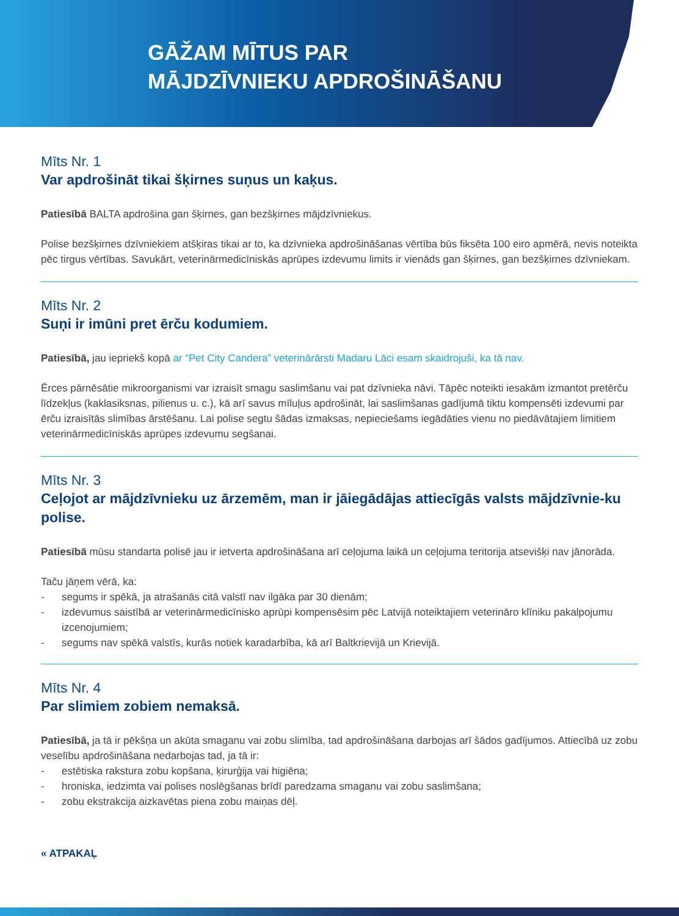GĀŽAM MĪTUS PAR
MĀJDZĪVNIEKU APDROŠINĀŠANU
Mīts Nr. 1
Var apdrošināt tikai šķirnes suņus un kaķus.
Patiesībā BALTA apdrošina gan šķirnes, gan bezšķirnes mājdzīvniekus.
Polise bezšķirnes dzīvniekiem atšķiras tikai ar to, ka dzīvnieka apdrošināšanas vērtība būs fiksēta 100 eiro apmērā, nevis noteikta pēc tirgus vērtības. Savukārt, veterinārmedicīniskās aprūpes izdevumu limits ir vienāds gan šķirnes, gan bezšķirnes dzīvniekam.
Mīts Nr. 2
Suņi ir imūni pret ērču kodumiem.
Patiesībā, jau iepriekš kopā ar “Pet City Candera” veterinārārsti Madaru Lāci esam skaidrojuši, ka tā nav.
Ērces pārnēsātie mikroorganismi var izraisīt smagu saslimšanu vai pat dzīvnieka nāvi. Tāpēc noteikti iesakām izmantot pretērču līdzekļus (kaklasiksnas, pilienus u. c.), kā arī savus mīluļus apdrošināt, lai saslimšanas gadījumā tiktu kompensēti izdevumi par ērču izraisītās slimības ārstēšanu. Lai polise segtu šādas izmaksas, nepieciešams iegādāties vienu no piedāvātajiem limitiem veterinārmedicīniskās aprūpes izdevumu segšanai.
Mīts Nr. 3
Ceļojot ar mājdzīvnieku uz ārzemēm, man ir jāiegādājas attiecīgās valsts mājdzīvnie-ku polise.
Patiesībā mūsu standarta polisē jau ir ietverta apdrošināšana arī ceļojuma laikā un ceļojuma teritorija atsevišķi nav jānorāda.
Taču jāņem vērā, ka:
- segums ir spēkā, ja atrašanās citā valstī nav ilgāka par 30 dienām;
- izdevumus saistībā ar veterinārmedicīnisko aprūpi kompensēsim pēc Latvijā noteiktajiem veterināro klīniku pakalpojumu izcenojumiem;
- segums nav spēkā valstīs, kurās notiek karadarbība, kā arī Baltkrievijā un Krievijā.
Mīts Nr. 4
Par slimiem zobiem nemaksā.
Patiesībā, ja tā ir pēkšņa un akūta smaganu vai zobu slimība, tad apdrošināšana darbojas arī šādos gadījumos. Attiecībā uz zobu veselību apdrošināšana nedarbojas tad, ja tā ir:
- estētiska rakstura zobu kopšana, ķirurģija vai higiēna;
- hroniska, iedzimta vai polises noslēgšanas brīdī paredzama smaganu vai zobu saslimšana;
- zobu ekstrakcija aizkavētas piena zobu maiņas dēļ.
« ATPAKAĻ